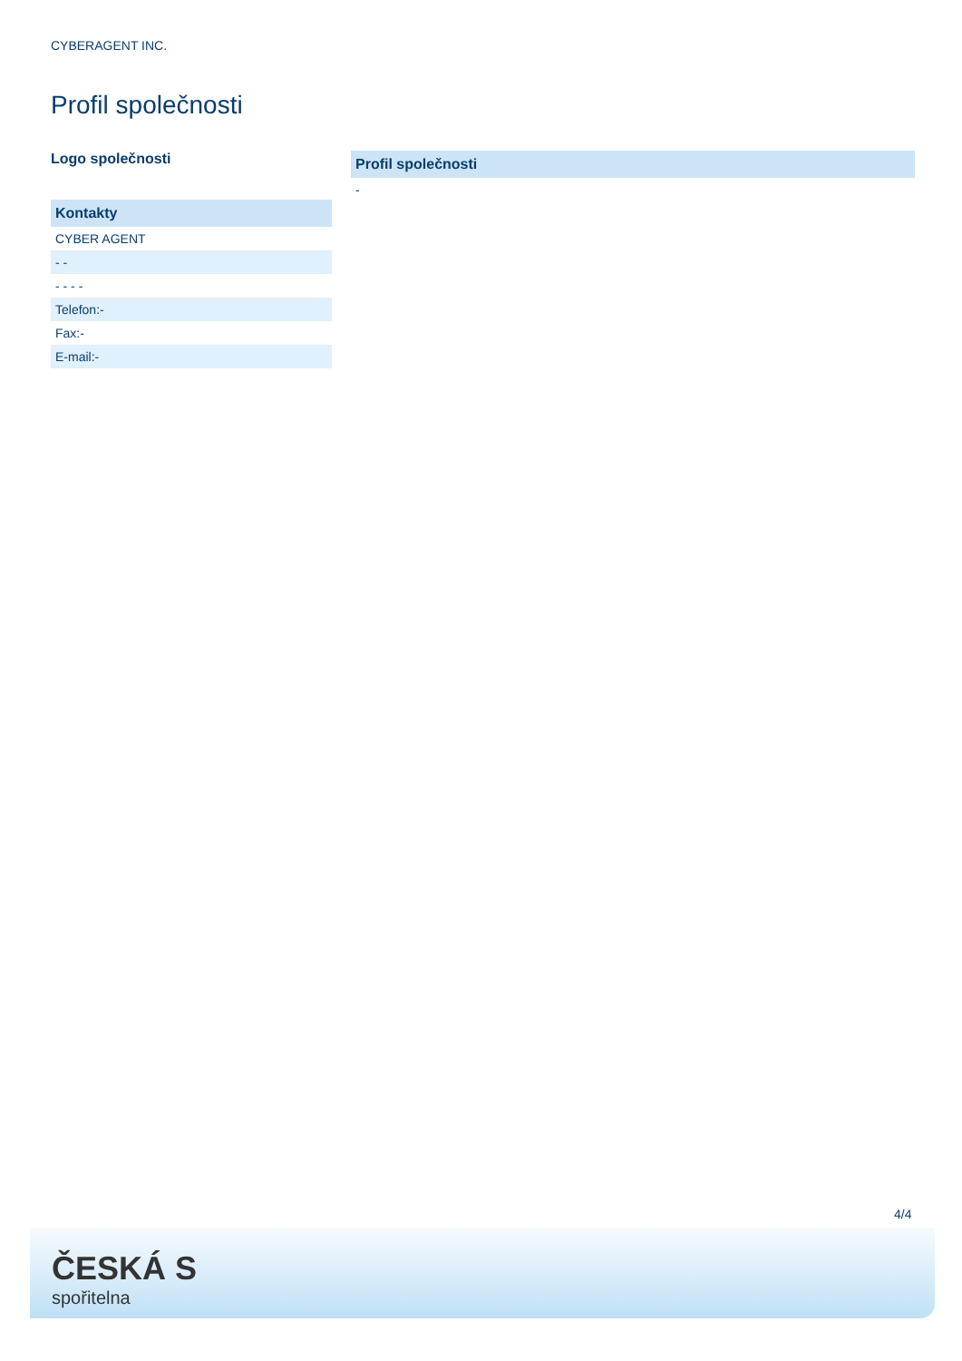CYBERAGENT INC.
Profil společnosti
Logo společnosti
| Kontakty |
| --- |
| CYBER AGENT |
| - - |
| - - - - |
| Telefon:- |
| Fax:- |
| E-mail:- |
| Profil společnosti |
| --- |
| - |
4/4
ČESKÁ S
spořitelna